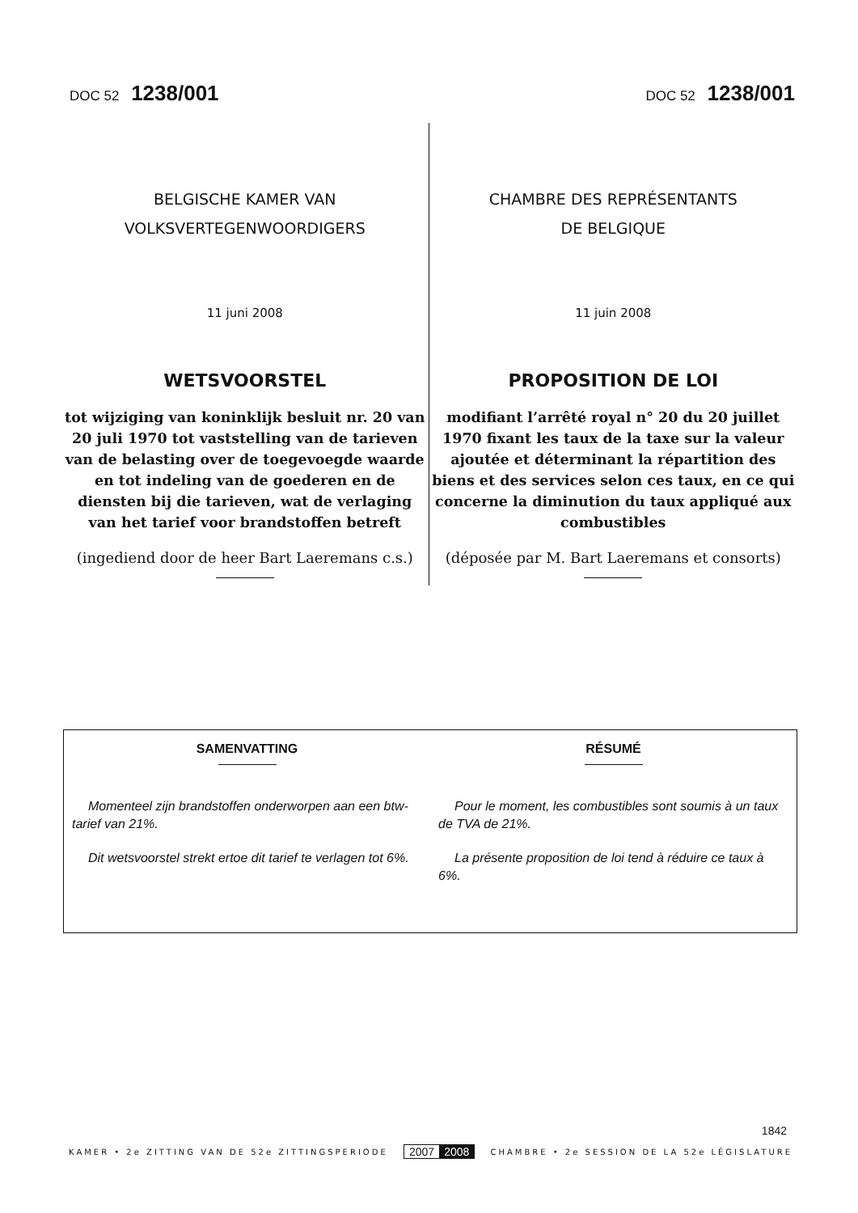DOC 52 1238/001
BELGISCHE KAMER VAN
VOLKSVERTEGENWOORDIGERS
11 juni 2008
WETSVOORSTEL
tot wijziging van koninklijk besluit nr. 20 van 20 juli 1970 tot vaststelling van de tarieven van de belasting over de toegevoegde waarde en tot indeling van de goederen en de diensten bij die tarieven, wat de verlaging van het tarief voor brandstoffen betreft
(ingediend door de heer Bart Laeremans c.s.)
DOC 52 1238/001
CHAMBRE DES REPRÉSENTANTS
DE BELGIQUE
11 juin 2008
PROPOSITION DE LOI
modifiant l’arrêté royal n° 20 du 20 juillet 1970 fixant les taux de la taxe sur la valeur ajoutée et déterminant la répartition des biens et des services selon ces taux, en ce qui concerne la diminution du taux appliqué aux combustibles
(déposée par M. Bart Laeremans et consorts)
SAMENVATTING
Momenteel zijn brandstoffen onderworpen aan een btw-tarief van 21%.
Dit wetsvoorstel strekt ertoe dit tarief te verlagen tot 6%.
RÉSUMÉ
Pour le moment, les combustibles sont soumis à un taux de TVA de 21%.
La présente proposition de loi tend à réduire ce taux à 6%.
1842
KAMER • 2e ZITTING VAN DE 52e ZITTINGSPERIODE 2007 2008 CHAMBRE • 2e SESSION DE LA 52e LÉGISLATURE